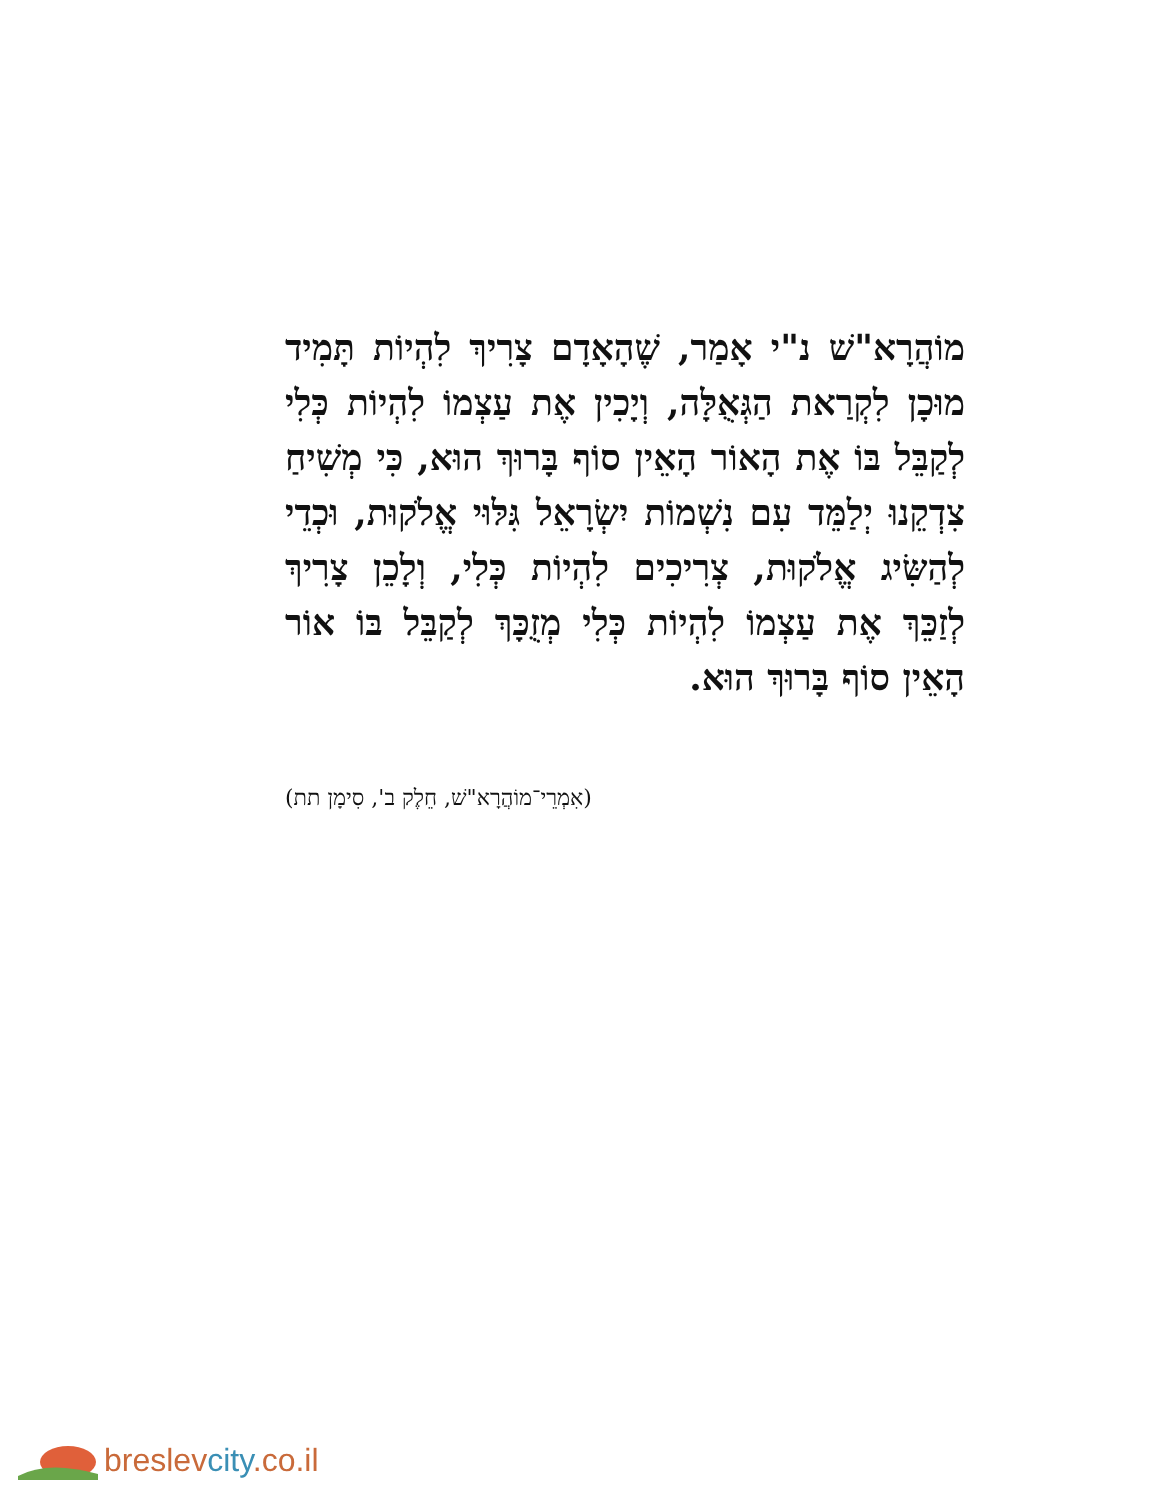מוֹהֲרָא"שׁ נ"י אָמַר, שֶׁהָאָדָם צָרִיךְ לִהְיוֹת תָּמִיד מוּכָן לִקְרַאת הַגְּאֻלָּה, וְיָכִין אֶת עַצְמוֹ לִהְיוֹת כְּלִי לְקַבֵּל בּוֹ אֶת הָאוֹר הָאֵין סוֹף בָּרוּךְ הוּא, כִּי מְשִׁיחַ צִדְקֵנוּ יְלַמֵּד עִם נִשְׁמוֹת יִשְׂרָאֵל גִּלּוּי אֱלֹקוּת, וּכְדֵי לְהַשִּׂיג אֱלֹקוּת, צְרִיכִים לִהְיוֹת כְּלִי, וְלָכֵן צָרִיךְ לְזַכֵּךְ אֶת עַצְמוֹ לִהְיוֹת כְּלִי מְזֻכָּךְ לְקַבֵּל בּוֹ אוֹר הָאֵין סוֹף בָּרוּךְ הוּא.
(אִמְרֵי־מוֹהֲרָא"שׁ, חֵלֶק ב', סִימָן תת)
breslevcity.co.il